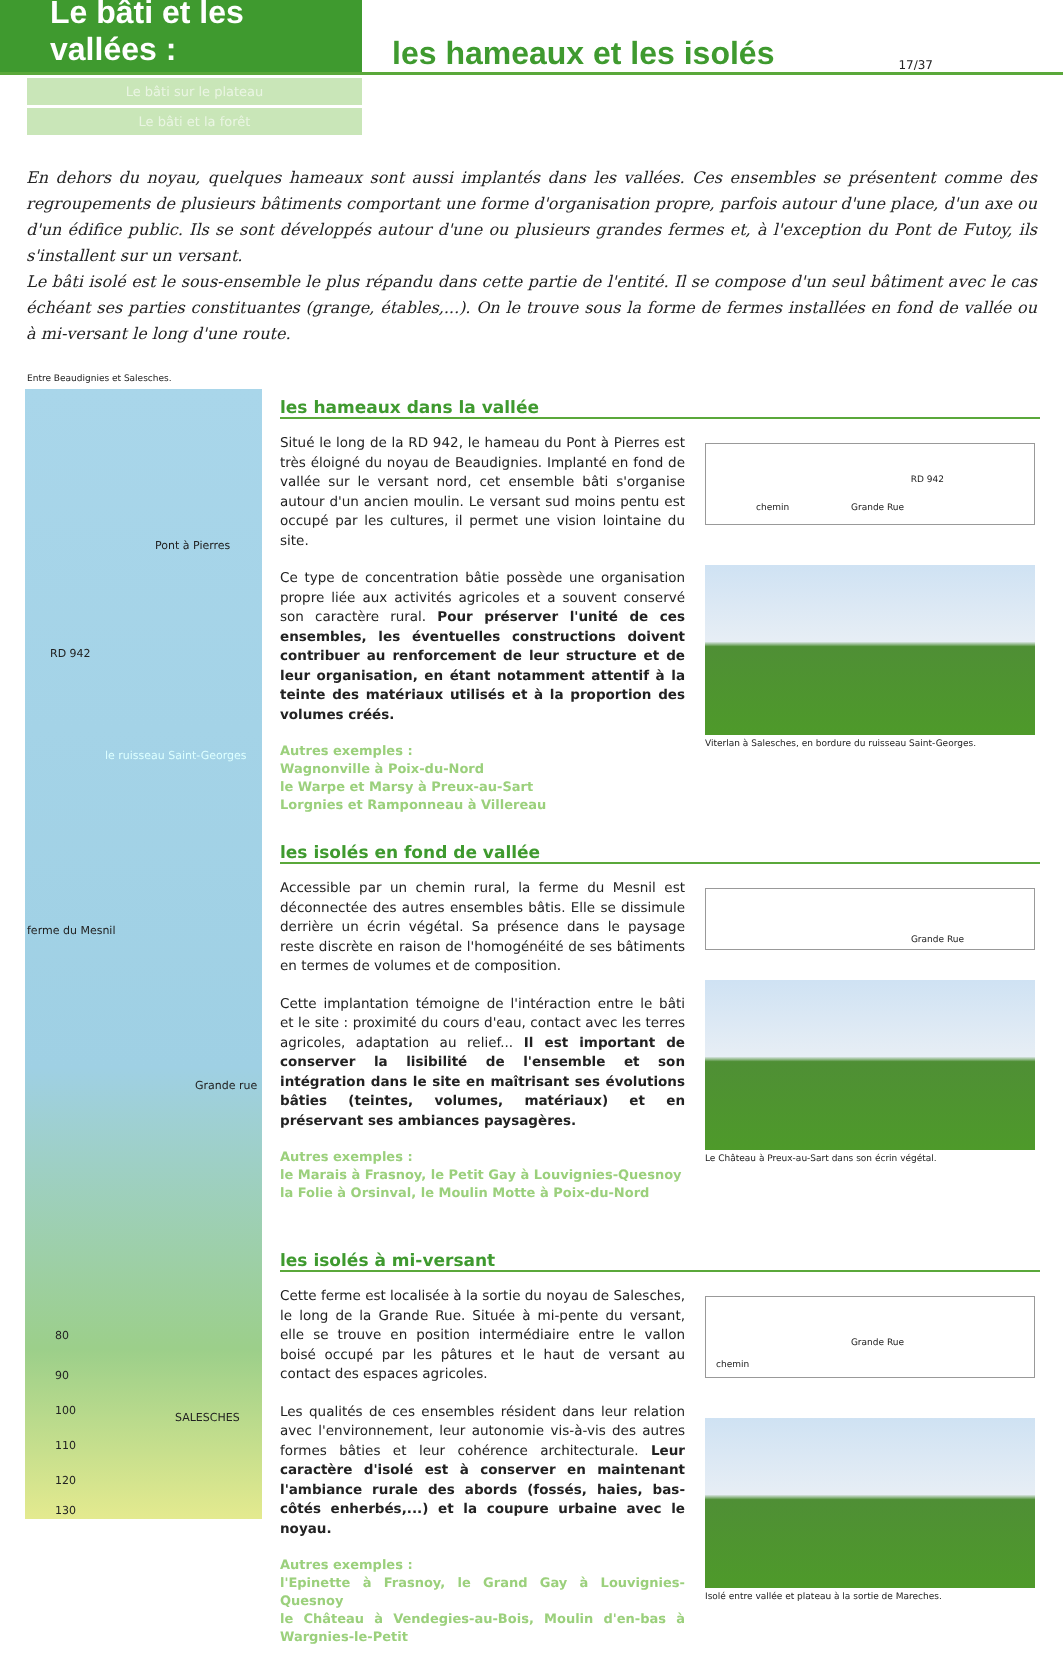Le bâti et les vallées :
les hameaux et les isolés
17/37
Le bâti sur le plateau
Le bâti et la forêt
En dehors du noyau, quelques hameaux sont aussi implantés dans les vallées. Ces ensembles se présentent comme des regroupements de plusieurs bâtiments comportant une forme d'organisation propre, parfois autour d'une place, d'un axe ou d'un édifice public. Ils se sont développés autour d'une ou plusieurs grandes fermes et, à l'exception du Pont de Futoy, ils s'installent sur un versant.
Le bâti isolé est le sous-ensemble le plus répandu dans cette partie de l'entité. Il se compose d'un seul bâtiment avec le cas échéant ses parties constituantes (grange, étables,...). On le trouve sous la forme de fermes installées en fond de vallée ou à mi-versant le long d'une route.
Entre Beaudignies et Salesches.
Pont à Pierres
RD 942
le ruisseau Saint-Georges
ferme du Mesnil
Grande rue
80
90
100
110
120
130
SALESCHES
les hameaux dans la vallée
Situé le long de la RD 942, le hameau du Pont à Pierres est très éloigné du noyau de Beaudignies. Implanté en fond de vallée sur le versant nord, cet ensemble bâti s'organise autour d'un ancien moulin. Le versant sud moins pentu est occupé par les cultures, il permet une vision lointaine du site.
Ce type de concentration bâtie possède une organisation propre liée aux activités agricoles et a souvent conservé son caractère rural. Pour préserver l'unité de ces ensembles, les éventuelles constructions doivent contribuer au renforcement de leur structure et de leur organisation, en étant notamment attentif à la teinte des matériaux utilisés et à la proportion des volumes créés.
Autres exemples :
Wagnonville à Poix-du-Nord
le Warpe et Marsy à Preux-au-Sart
Lorgnies et Ramponneau à Villereau
chemin Grande Rue
RD 942
Viterlan à Salesches, en bordure du ruisseau Saint-Georges.
les isolés en fond de vallée
Accessible par un chemin rural, la ferme du Mesnil est déconnectée des autres ensembles bâtis. Elle se dissimule derrière un écrin végétal. Sa présence dans le paysage reste discrète en raison de l'homogénéité de ses bâtiments en termes de volumes et de composition.
Cette implantation témoigne de l'intéraction entre le bâti et le site : proximité du cours d'eau, contact avec les terres agricoles, adaptation au relief... Il est important de conserver la lisibilité de l'ensemble et son intégration dans le site en maîtrisant ses évolutions bâties (teintes, volumes, matériaux) et en préservant ses ambiances paysagères.
Autres exemples :
le Marais à Frasnoy, le Petit Gay à Louvignies-Quesnoy
la Folie à Orsinval, le Moulin Motte à Poix-du-Nord
Grande Rue
Le Château à Preux-au-Sart dans son écrin végétal.
les isolés à mi-versant
Cette ferme est localisée à la sortie du noyau de Salesches, le long de la Grande Rue. Située à mi-pente du versant, elle se trouve en position intermédiaire entre le vallon boisé occupé par les pâtures et le haut de versant au contact des espaces agricoles.
Les qualités de ces ensembles résident dans leur relation avec l'environnement, leur autonomie vis-à-vis des autres formes bâties et leur cohérence architecturale. Leur caractère d'isolé est à conserver en maintenant l'ambiance rurale des abords (fossés, haies, bas-côtés enherbés,...) et la coupure urbaine avec le noyau.
Autres exemples :
l'Epinette à Frasnoy, le Grand Gay à Louvignies-Quesnoy
le Château à Vendegies-au-Bois, Moulin d'en-bas à Wargnies-le-Petit
chemin
Grande Rue
Isolé entre vallée et plateau à la sortie de Mareches.